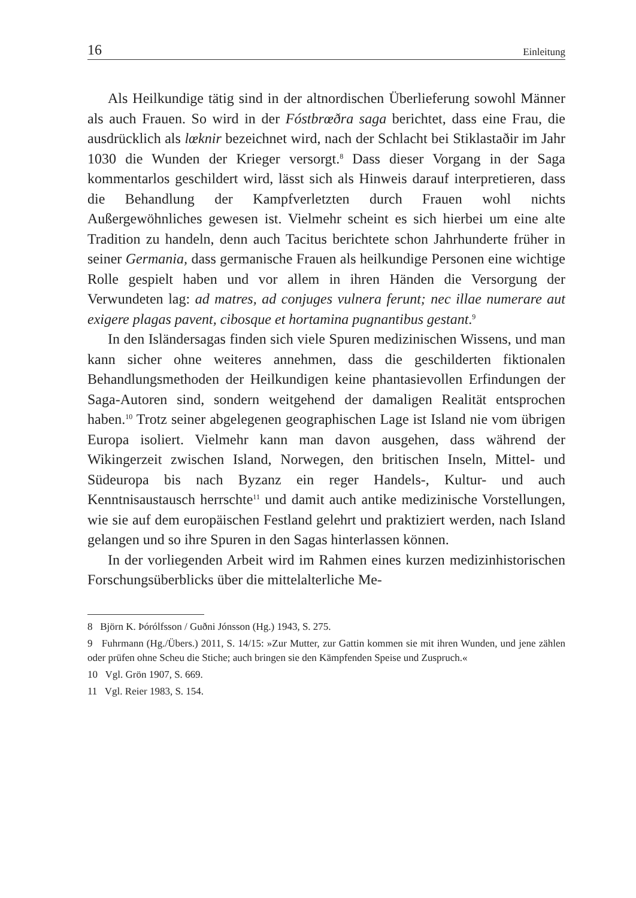16 Einleitung
Als Heilkundige tätig sind in der altnordischen Überlieferung sowohl Männer als auch Frauen. So wird in der Fóstbrœðra saga berichtet, dass eine Frau, die ausdrücklich als lœknir bezeichnet wird, nach der Schlacht bei Stiklastaðir im Jahr 1030 die Wunden der Krieger versorgt.<sup>8</sup> Dass dieser Vorgang in der Saga kommentarlos geschildert wird, lässt sich als Hinweis darauf interpretieren, dass die Behandlung der Kampfverletzten durch Frauen wohl nichts Außergewöhnliches gewesen ist. Vielmehr scheint es sich hierbei um eine alte Tradition zu handeln, denn auch Tacitus berichtete schon Jahrhunderte früher in seiner Germania, dass germanische Frauen als heilkundige Personen eine wichtige Rolle gespielt haben und vor allem in ihren Händen die Versorgung der Verwundeten lag: ad matres, ad conjuges vulnera ferunt; nec illae numerare aut exigere plagas pavent, cibosque et hortamina pugnantibus gestant.<sup>9</sup>
In den Isländersagas finden sich viele Spuren medizinischen Wissens, und man kann sicher ohne weiteres annehmen, dass die geschilderten fiktionalen Behandlungsmethoden der Heilkundigen keine phantasievollen Erfindungen der Saga-Autoren sind, sondern weitgehend der damaligen Realität entsprochen haben.<sup>10</sup> Trotz seiner abgelegenen geographischen Lage ist Island nie vom übrigen Europa isoliert. Vielmehr kann man davon ausgehen, dass während der Wikingerzeit zwischen Island, Norwegen, den britischen Inseln, Mittel- und Südeuropa bis nach Byzanz ein reger Handels-, Kultur- und auch Kenntnisaustausch herrschte<sup>11</sup> und damit auch antike medizinische Vorstellungen, wie sie auf dem europäischen Festland gelehrt und praktiziert werden, nach Island gelangen und so ihre Spuren in den Sagas hinterlassen können.
In der vorliegenden Arbeit wird im Rahmen eines kurzen medizinhistorischen Forschungsüberblicks über die mittelalterliche Me-
8 Björn K. Þórólfsson / Guðni Jónsson (Hg.) 1943, S. 275.
9 Fuhrmann (Hg./Übers.) 2011, S. 14/15: »Zur Mutter, zur Gattin kommen sie mit ihren Wunden, und jene zählen oder prüfen ohne Scheu die Stiche; auch bringen sie den Kämpfenden Speise und Zuspruch.«
10 Vgl. Grön 1907, S. 669.
11 Vgl. Reier 1983, S. 154.